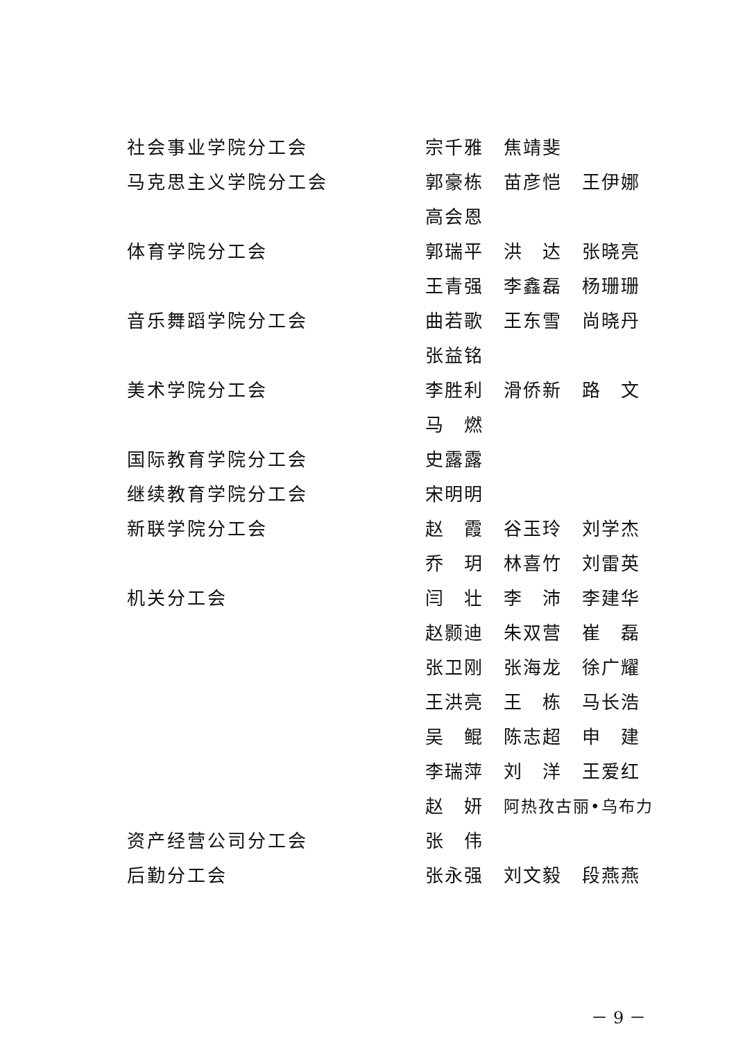社会事业学院分工会 宗千雅 焦靖斐
马克思主义学院分工会 郭豪栋 苗彦恺 王伊娜
高会恩
体育学院分工会 郭瑞平 洪　达 张晓亮
王青强 李鑫磊 杨珊珊
音乐舞蹈学院分工会 曲若歌 王东雪 尚晓丹
张益铭
美术学院分工会 李胜利 滑侨新 路　文
马　燃
国际教育学院分工会 史露露
继续教育学院分工会 宋明明
新联学院分工会 赵　霞 谷玉玲 刘学杰
乔　玥 林喜竹 刘雷英
机关分工会 闫　壮 李　沛 李建华
赵颢迪 朱双营 崔　磊
张卫刚 张海龙 徐广耀
王洪亮 王　栋 马长浩
吴　鲲 陈志超 申　建
李瑞萍 刘　洋 王爱红
赵　妍 阿热孜古丽•乌布力
资产经营公司分工会 张　伟
后勤分工会 张永强 刘文毅 段燕燕
－ 9 －